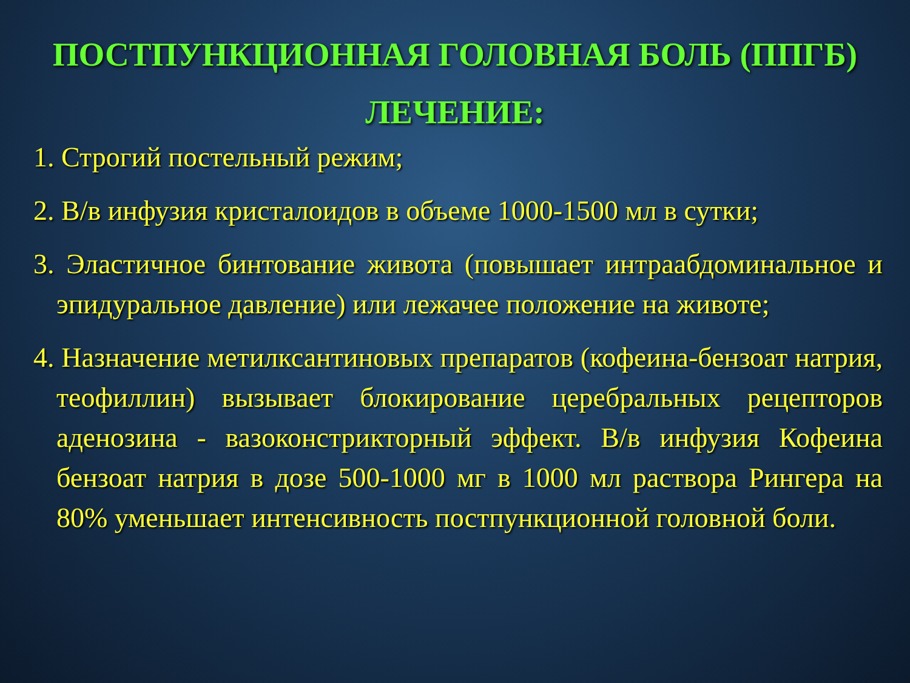ПОСТПУНКЦИОННАЯ ГОЛОВНАЯ БОЛЬ (ППГБ)
ЛЕЧЕНИЕ:
1. Строгий постельный режим;
2. В/в инфузия кристалоидов в объеме 1000-1500 мл в сутки;
3. Эластичное бинтование живота (повышает интраабдоминальное и эпидуральное давление) или лежачее положение на животе;
4. Назначение метилксантиновых препаратов (кофеина-бензоат натрия, теофиллин) вызывает блокирование церебральных рецепторов аденозина - вазоконстрикторный эффект. В/в инфузия Кофеина бензоат натрия в дозе 500-1000 мг в 1000 мл раствора Рингера на 80% уменьшает интенсивность постпункционной головной боли.